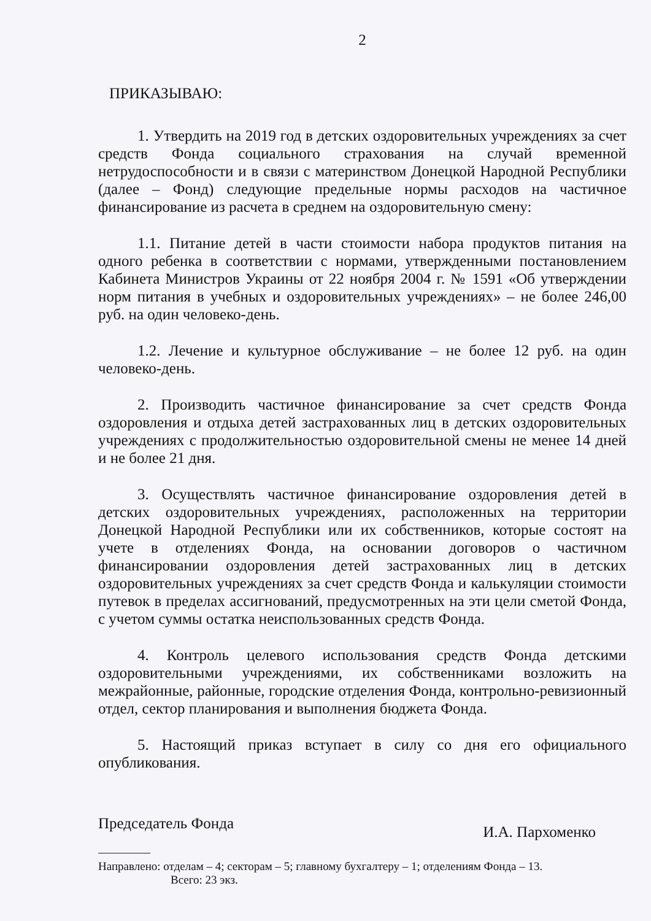2
ПРИКАЗЫВАЮ:
1. Утвердить на 2019 год в детских оздоровительных учреждениях за счет средств Фонда социального страхования на случай временной нетрудоспособности и в связи с материнством Донецкой Народной Республики (далее – Фонд) следующие предельные нормы расходов на частичное финансирование из расчета в среднем на оздоровительную смену:
1.1. Питание детей в части стоимости набора продуктов питания на одного ребенка в соответствии с нормами, утвержденными постановлением Кабинета Министров Украины от 22 ноября 2004 г. № 1591 «Об утверждении норм питания в учебных и оздоровительных учреждениях» – не более 246,00 руб. на один человеко-день.
1.2. Лечение и культурное обслуживание – не более 12 руб. на один человеко-день.
2. Производить частичное финансирование за счет средств Фонда оздоровления и отдыха детей застрахованных лиц в детских оздоровительных учреждениях с продолжительностью оздоровительной смены не менее 14 дней и не более 21 дня.
3. Осуществлять частичное финансирование оздоровления детей в детских оздоровительных учреждениях, расположенных на территории Донецкой Народной Республики или их собственников, которые состоят на учете в отделениях Фонда, на основании договоров о частичном финансировании оздоровления детей застрахованных лиц в детских оздоровительных учреждениях за счет средств Фонда и калькуляции стоимости путевок в пределах ассигнований, предусмотренных на эти цели сметой Фонда, с учетом суммы остатка неиспользованных средств Фонда.
4. Контроль целевого использования средств Фонда детскими оздоровительными учреждениями, их собственниками возложить на межрайонные, районные, городские отделения Фонда, контрольно-ревизионный отдел, сектор планирования и выполнения бюджета Фонда.
5. Настоящий приказ вступает в силу со дня его официального опубликования.
Председатель Фонда И.А. Пархоменко
Направлено: отделам – 4; секторам – 5; главному бухгалтеру – 1; отделениям Фонда – 13.
Всего: 23 экз.